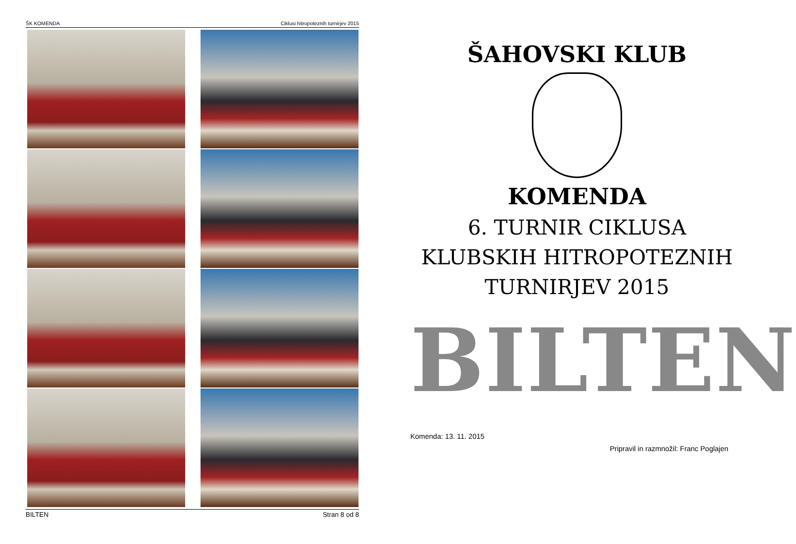ŠK KOMENDA Ciklusi hitropoteznih turnirjev 2015
BILTEN Stran 8 od 8
ŠAHOVSKI KLUB
KOMENDA
6. TURNIR CIKLUSA
KLUBSKIH HITROPOTEZNIH
TURNIRJEV 2015
BILTEN
Komenda: 13. 11. 2015
Pripravil in razmnožil: Franc Poglajen